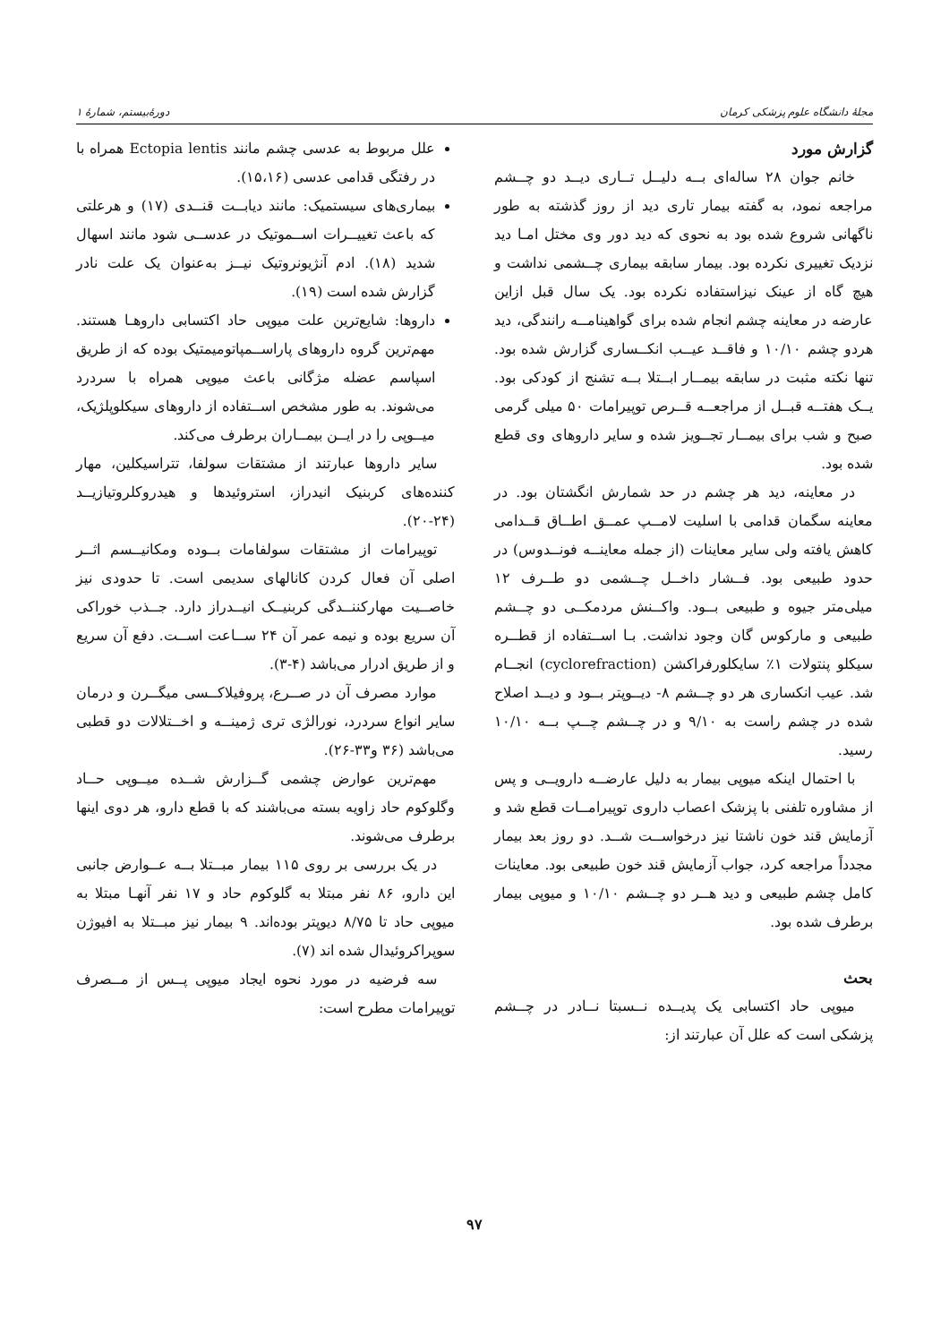مجلهٔ دانشگاه علوم پزشکی کرمان دورهٔ‌بیستم، شمارهٔ ۱
گزارش مورد
خانم جوان ۲۸ ساله‌ای بــه دلیــل تــاری دیــد دو چــشم مراجعه نمود، به گفته بیمار تاری دید از روز گذشته به طور ناگهانی شروع شده بود به نحوی که دید دور وی مختل امـا دید نزدیک تغییری نکرده بود. بیمار سابقه بیماری چــشمی نداشت و هیچ گاه از عینک نیزاستفاده نکرده بود. یک سال قبل ازاین عارضه در معاینه چشم انجام شده برای گواهینامــه رانندگی، دید هردو چشم ۱۰/۱۰ و فاقــد عیــب انکــساری گزارش شده بود. تنها نکته مثبت در سابقه بیمــار ابــتلا بــه تشنج از کودکی بود. یــک هفتــه قبــل از مراجعــه قــرص توپیرامات ۵۰ میلی گرمی صبح و شب برای بیمــار تجــویز شده و سایر داروهای وی قطع شده بود.
در معاینه، دید هر چشم در حد شمارش انگشتان بود. در معاینه سگمان قدامی با اسلیت لامــپ عمــق اطــاق قــدامی کاهش یافته ولی سایر معاینات (از جمله معاینــه فونــدوس) در حدود طبیعی بود. فــشار داخــل چــشمی دو طــرف ۱۲ میلی‌متر جیوه و طبیعی بــود. واکــنش مردمکــی دو چــشم طبیعی و مارکوس گان وجود نداشت. بـا اســتفاده از قطــره سیکلو پنتولات ۱٪ سایکلورفراکشن (cyclorefraction) انجــام شد. عیب انکساری هر دو چــشم ۸- دیــوپتر بــود و دیــد اصلاح شده در چشم راست به ۹/۱۰ و در چــشم چــپ بــه ۱۰/۱۰ رسید.
با احتمال اینکه میوپی بیمار به دلیل عارضــه دارویــی و پس از مشاوره تلفنی با پزشک اعصاب داروی توپیرامــات قطع شد و آزمایش قند خون ناشتا نیز درخواســت شــد. دو روز بعد بیمار مجدداً مراجعه کرد، جواب آزمایش قند خون طبیعی بود. معاینات کامل چشم طبیعی و دید هــر دو چــشم ۱۰/۱۰ و میوپی بیمار برطرف شده بود.
بحث
میوپی حاد اکتسابی یک پدیــده نــسبتا نــادر در چــشم پزشکی است که علل آن عبارتند از:
علل مربوط به عدسی چشم مانند Ectopia lentis همراه با در رفتگی قدامی عدسی (۱۵،۱۶).
بیماری‌های سیستمیک: مانند دیابــت قنــدی (۱۷) و هرعلتی که باعث تغییــرات اســموتیک در عدســی شود مانند اسهال شدید (۱۸). ادم آنژیونروتیک نیــز به‌عنوان یک علت نادر گزارش شده است (۱۹).
داروها: شایع‌ترین علت میوپی حاد اکتسابی داروهـا هستند. مهم‌ترین گروه داروهای پاراســمپاتومیمتیک بوده که از طریق اسپاسم عضله مژگانی باعث میوپی همراه با سردرد می‌شوند. به طور مشخص اســتفاده از داروهای سیکلوپلژیک، میــوپی را در ایــن بیمــاران برطرف می‌کند.
سایر داروها عبارتند از مشتقات سولفا، تتراسیکلین، مهار کننده‌های کربنیک انیدراز، استروئیدها و هیدروکلروتیازیــد (۲۴-۲۰).
توپیرامات از مشتقات سولفامات بــوده ومکانیــسم اثــر اصلی آن فعال کردن کانالهای سدیمی است. تا حدودی نیز خاصــیت مهارکننــدگی کربنیــک انیــدراز دارد. جــذب خوراکی آن سریع بوده و نیمه عمر آن ۲۴ ســاعت اســت. دفع آن سریع و از طریق ادرار می‌باشد (۴-۳).
موارد مصرف آن در صــرع، پروفیلاکــسی میگــرن و درمان سایر انواع سردرد، نورالژی تری ژمینــه و اخــتلالات دو قطبی می‌باشد (۳۶ و۳۳-۲۶).
مهم‌ترین عوارض چشمی گــزارش شــده میــوپی حــاد وگلوکوم حاد زاویه بسته می‌باشند که با قطع دارو، هر دوی اینها برطرف می‌شوند.
در یک بررسی بر روی ۱۱۵ بیمار مبــتلا بــه عــوارض جانبی این دارو، ۸۶ نفر مبتلا به گلوکوم حاد و ۱۷ نفر آنهـا مبتلا به میوپی حاد تا ۸/۷۵ دیوپتر بوده‌اند. ۹ بیمار نیز مبــتلا به افیوژن سوپراکروئیدال شده اند (۷).
سه فرضیه در مورد نحوه ایجاد میوپی پــس از مــصرف توپیرامات مطرح است:
۹۷